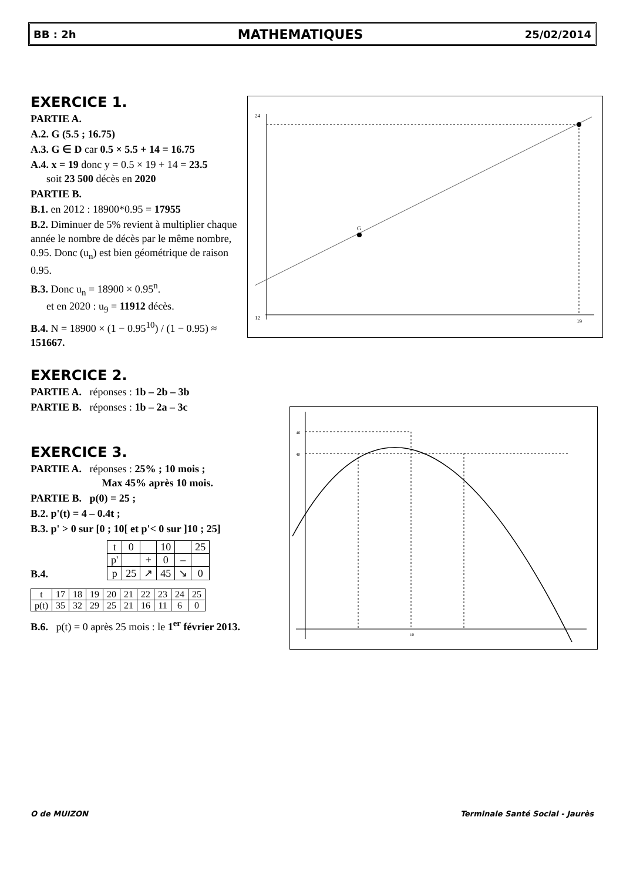BB : 2h MATHEMATIQUES 25/02/2014
EXERCICE 1.
PARTIE A.
A.2. G (5.5 ; 16.75)
A.3. G ∈ D car 0.5 × 5.5 + 14 = 16.75
A.4. x = 19 donc y = 0.5 × 19 + 14 = 23.5
soit 23 500 décès en 2020
PARTIE B.
B.1. en 2012 : 18900*0.95 = 17955
B.2. Diminuer de 5% revient à multiplier chaque année le nombre de décès par le même nombre, 0.95. Donc (u<sub>n</sub>) est bien géométrique de raison 0.95.
B.3. Donc u<sub>n</sub> = 18900 × 0.95<sup>n</sup>.
et en 2020 : u<sub>9</sub> = 11912 décès.
B.4. N = 18900 × (1 − 0.95<sup>10</sup>) / (1 − 0.95) ≈ 151667.
12
24
19
G
EXERCICE 2.
PARTIE A. réponses : 1b – 2b – 3b
PARTIE B. réponses : 1b – 2a – 3c
EXERCICE 3.
PARTIE A. réponses : 25% ; 10 mois ;
Max 45% après 10 mois.
PARTIE B. p(0) = 25 ;
B.2. p'(t) = 4 – 0.4t ;
B.3. p' > 0 sur [0 ; 10[ et p'< 0 sur ]10 ; 25]
B.4.
| t | 0 | | 10 | | 25 |
| p' | | + | 0 | – | |
| p | 25 | ↗ | 45 | ↘ | 0 |
| t | 17 | 18 | 19 | 20 | 21 | 22 | 23 | 24 | 25 |
| p(t) | 35 | 32 | 29 | 25 | 21 | 16 | 11 | 6 | 0 |
B.6. p(t) = 0 après 25 mois : le 1<sup>er</sup> février 2013.
46
40
10
O de MUIZON
Terminale Santé Social - Jaurès